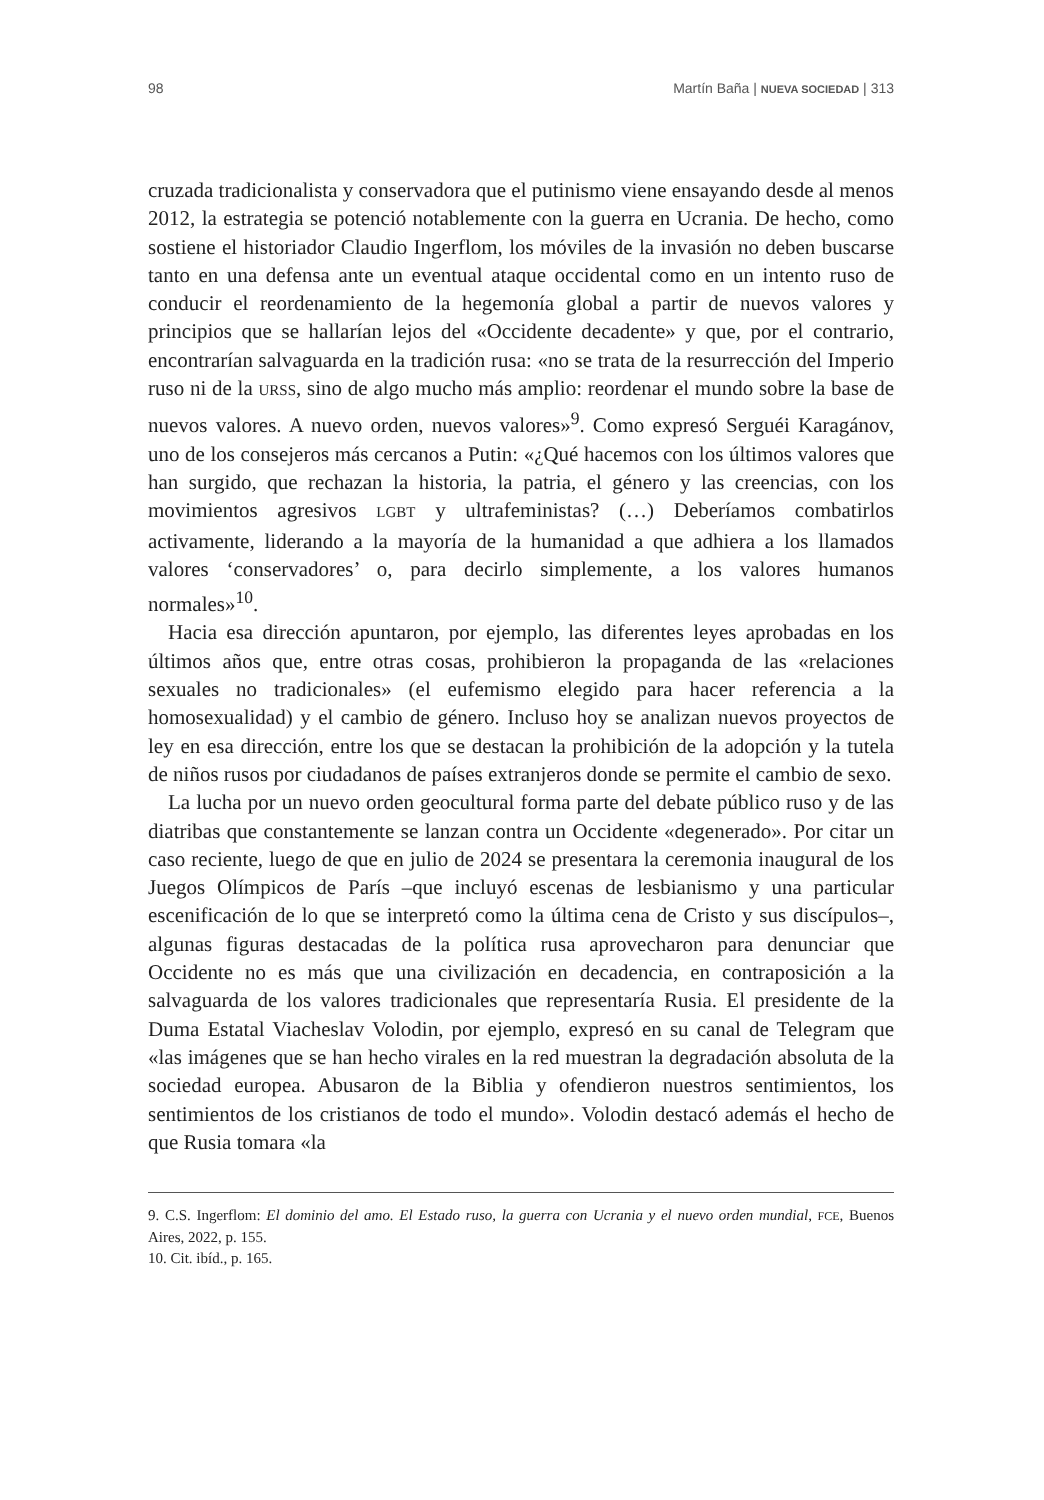98 Martín Baña | NUEVA SOCIEDAD | 313
cruzada tradicionalista y conservadora que el putinismo viene ensayando desde al menos 2012, la estrategia se potenció notablemente con la guerra en Ucrania. De hecho, como sostiene el historiador Claudio Ingerflom, los móviles de la invasión no deben buscarse tanto en una defensa ante un eventual ataque occidental como en un intento ruso de conducir el reordenamiento de la hegemonía global a partir de nuevos valores y principios que se hallarían lejos del «Occidente decadente» y que, por el contrario, encontrarían salvaguarda en la tradición rusa: «no se trata de la resurrección del Imperio ruso ni de la URSS, sino de algo mucho más amplio: reordenar el mundo sobre la base de nuevos valores. A nuevo orden, nuevos valores»<sup>9</sup>. Como expresó Serguéi Karagánov, uno de los consejeros más cercanos a Putin: «¿Qué hacemos con los últimos valores que han surgido, que rechazan la historia, la patria, el género y las creencias, con los movimientos agresivos LGBT y ultrafeministas? (…) Deberíamos combatirlos activamente, liderando a la mayoría de la humanidad a que adhiera a los llamados valores ‘conservadores’ o, para decirlo simplemente, a los valores humanos normales»<sup>10</sup>.
Hacia esa dirección apuntaron, por ejemplo, las diferentes leyes aprobadas en los últimos años que, entre otras cosas, prohibieron la propaganda de las «relaciones sexuales no tradicionales» (el eufemismo elegido para hacer referencia a la homosexualidad) y el cambio de género. Incluso hoy se analizan nuevos proyectos de ley en esa dirección, entre los que se destacan la prohibición de la adopción y la tutela de niños rusos por ciudadanos de países extranjeros donde se permite el cambio de sexo.
La lucha por un nuevo orden geocultural forma parte del debate público ruso y de las diatribas que constantemente se lanzan contra un Occidente «degenerado». Por citar un caso reciente, luego de que en julio de 2024 se presentara la ceremonia inaugural de los Juegos Olímpicos de París –que incluyó escenas de lesbianismo y una particular escenificación de lo que se interpretó como la última cena de Cristo y sus discípulos–, algunas figuras destacadas de la política rusa aprovecharon para denunciar que Occidente no es más que una civilización en decadencia, en contraposición a la salvaguarda de los valores tradicionales que representaría Rusia. El presidente de la Duma Estatal Viacheslav Volodin, por ejemplo, expresó en su canal de Telegram que «las imágenes que se han hecho virales en la red muestran la degradación absoluta de la sociedad europea. Abusaron de la Biblia y ofendieron nuestros sentimientos, los sentimientos de los cristianos de todo el mundo». Volodin destacó además el hecho de que Rusia tomara «la
9. C.S. Ingerflom: El dominio del amo. El Estado ruso, la guerra con Ucrania y el nuevo orden mundial, FCE, Buenos Aires, 2022, p. 155.
10. Cit. ibíd., p. 165.